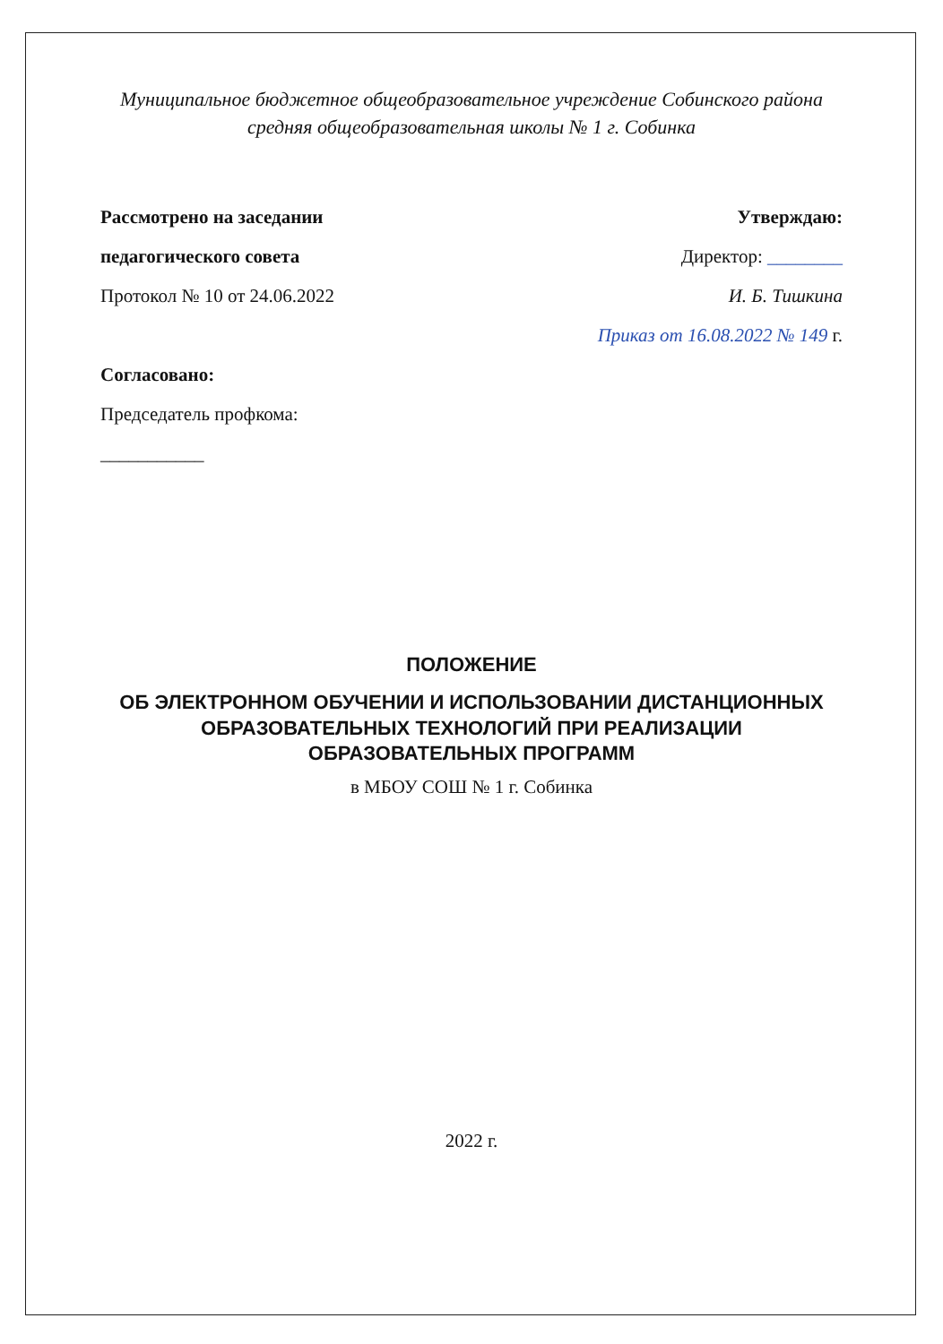Муниципальное бюджетное общеобразовательное учреждение Собинского района средняя общеобразовательная школы № 1 г. Собинка
Рассмотрено на заседании Утверждаю:
педагогического совета Директор: ________
Протокол № 10 от 24.06.2022 И. Б. Тишкина
Приказ от 16.08.2022 № 149 г.
Согласовано:
Председатель профкома:
___________
ПОЛОЖЕНИЕ
ОБ ЭЛЕКТРОННОМ ОБУЧЕНИИ И ИСПОЛЬЗОВАНИИ ДИСТАНЦИОННЫХ ОБРАЗОВАТЕЛЬНЫХ ТЕХНОЛОГИЙ ПРИ РЕАЛИЗАЦИИ ОБРАЗОВАТЕЛЬНЫХ ПРОГРАММ
в МБОУ СОШ № 1 г. Собинка
2022 г.